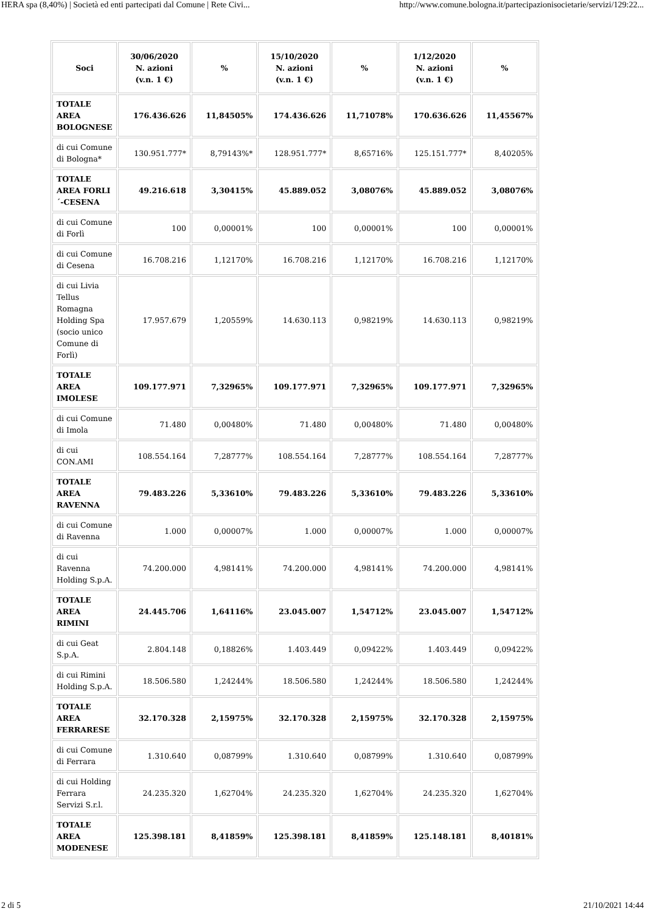HERA spa (8,40%) | Società ed enti partecipati dal Comune | Rete Civi... http://www.comune.bologna.it/partecipazionisocietarie/servizi/129:22...
| Soci | 30/06/2020 N. azioni (v.n. 1 €) | % | 15/10/2020 N. azioni (v.n. 1 €) | % | 1/12/2020 N. azioni (v.n. 1 €) | % |
| --- | --- | --- | --- | --- | --- | --- |
| TOTALE AREA BOLOGNESE | 176.436.626 | 11,84505% | 174.436.626 | 11,71078% | 170.636.626 | 11,45567% |
| di cui Comune di Bologna* | 130.951.777* | 8,79143%* | 128.951.777* | 8,65716% | 125.151.777* | 8,40205% |
| TOTALE AREA FORLI´-CESENA | 49.216.618 | 3,30415% | 45.889.052 | 3,08076% | 45.889.052 | 3,08076% |
| di cui Comune di Forlì | 100 | 0,00001% | 100 | 0,00001% | 100 | 0,00001% |
| di cui Comune di Cesena | 16.708.216 | 1,12170% | 16.708.216 | 1,12170% | 16.708.216 | 1,12170% |
| di cui Livia Tellus Romagna Holding Spa (socio unico Comune di Forlì) | 17.957.679 | 1,20559% | 14.630.113 | 0,98219% | 14.630.113 | 0,98219% |
| TOTALE AREA IMOLESE | 109.177.971 | 7,32965% | 109.177.971 | 7,32965% | 109.177.971 | 7,32965% |
| di cui Comune di Imola | 71.480 | 0,00480% | 71.480 | 0,00480% | 71.480 | 0,00480% |
| di cui CON.AMI | 108.554.164 | 7,28777% | 108.554.164 | 7,28777% | 108.554.164 | 7,28777% |
| TOTALE AREA RAVENNA | 79.483.226 | 5,33610% | 79.483.226 | 5,33610% | 79.483.226 | 5,33610% |
| di cui Comune di Ravenna | 1.000 | 0,00007% | 1.000 | 0,00007% | 1.000 | 0,00007% |
| di cui Ravenna Holding S.p.A. | 74.200.000 | 4,98141% | 74.200.000 | 4,98141% | 74.200.000 | 4,98141% |
| TOTALE AREA RIMINI | 24.445.706 | 1,64116% | 23.045.007 | 1,54712% | 23.045.007 | 1,54712% |
| di cui Geat S.p.A. | 2.804.148 | 0,18826% | 1.403.449 | 0,09422% | 1.403.449 | 0,09422% |
| di cui Rimini Holding S.p.A. | 18.506.580 | 1,24244% | 18.506.580 | 1,24244% | 18.506.580 | 1,24244% |
| TOTALE AREA FERRARESE | 32.170.328 | 2,15975% | 32.170.328 | 2,15975% | 32.170.328 | 2,15975% |
| di cui Comune di Ferrara | 1.310.640 | 0,08799% | 1.310.640 | 0,08799% | 1.310.640 | 0,08799% |
| di cui Holding Ferrara Servizi S.r.l. | 24.235.320 | 1,62704% | 24.235.320 | 1,62704% | 24.235.320 | 1,62704% |
| TOTALE AREA MODENESE | 125.398.181 | 8,41859% | 125.398.181 | 8,41859% | 125.148.181 | 8,40181% |
2 di 5 21/10/2021 14:44